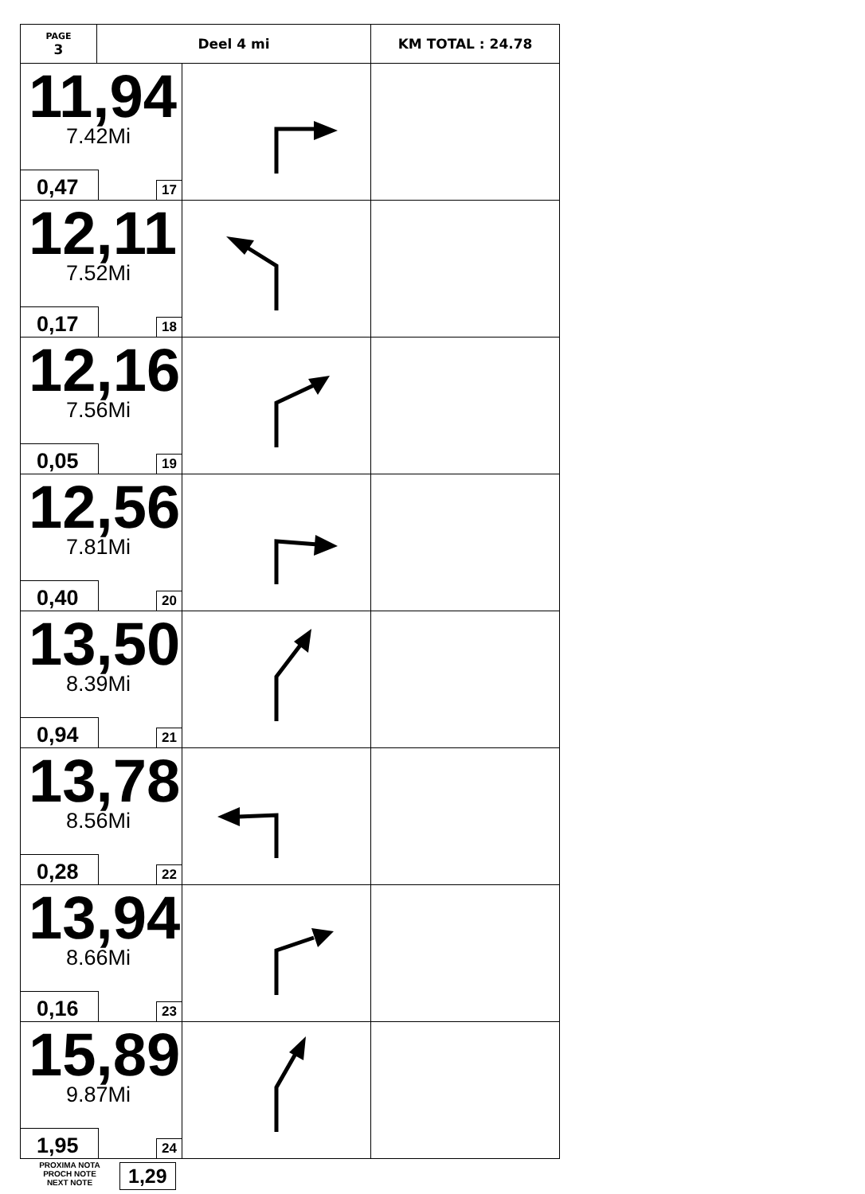| PAGE 3 | Deel 4 mi | | KM TOTAL : 24.78 |
| 11,94 7.42Mi 0,47 17 | | | |
| 12,11 7.52Mi 0,17 18 | | | |
| 12,16 7.56Mi 0,05 19 | | | |
| 12,56 7.81Mi 0,40 20 | | | |
| 13,50 8.39Mi 0,94 21 | | | |
| 13,78 8.56Mi 0,28 22 | | | |
| 13,94 8.66Mi 0,16 23 | | | |
| 15,89 9.87Mi 1,95 24 | | | |
PROXIMA NOTA
PROCH NOTE
NEXT NOTE
1,29